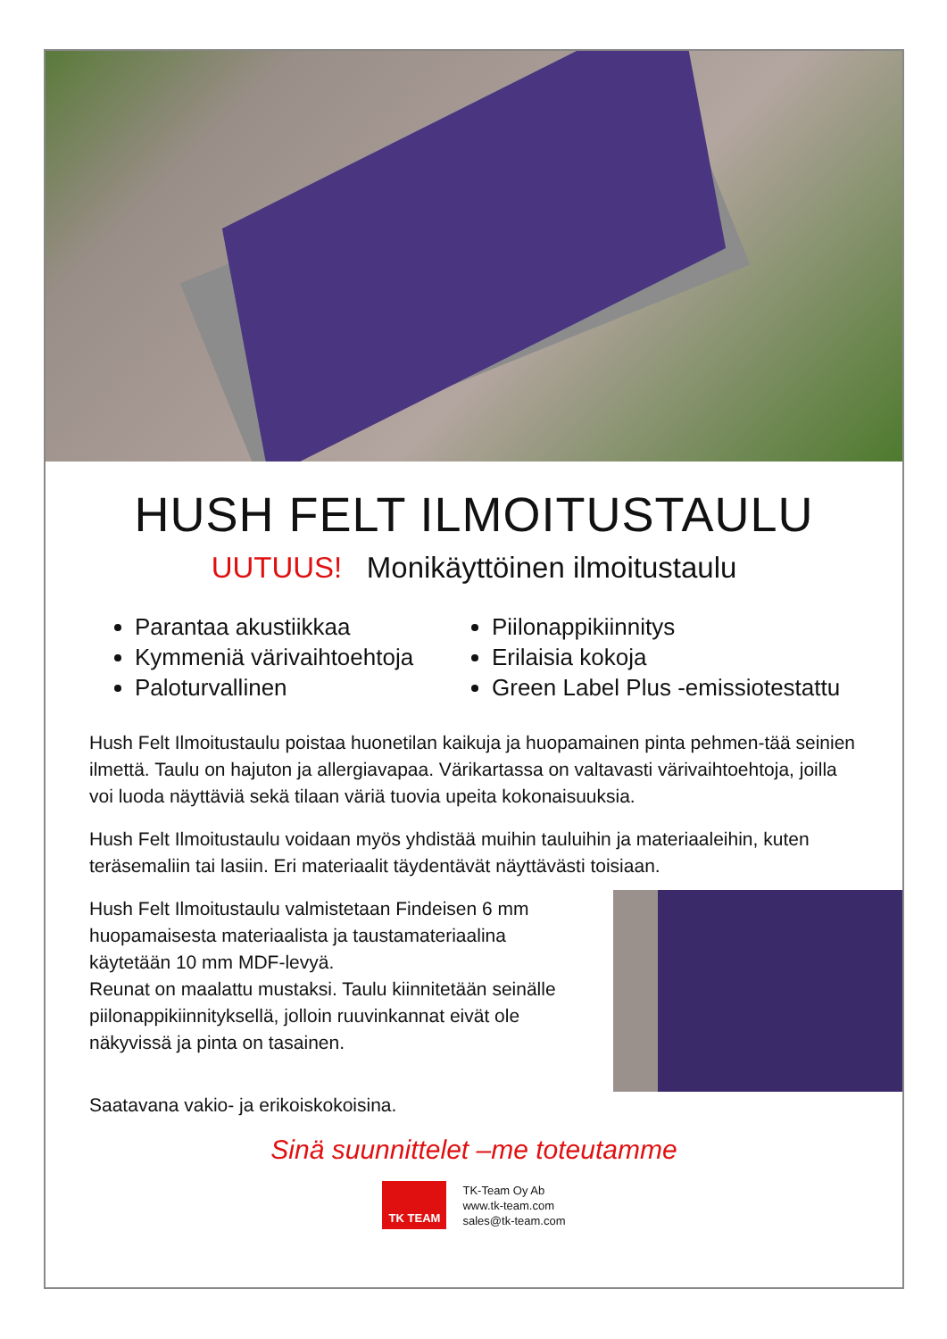HUSH FELT ILMOITUSTAULU
UUTUUS! Monikäyttöinen ilmoitustaulu
Parantaa akustiikkaa
Kymmeniä värivaihtoehtoja
Paloturvallinen
Piilonappikiinnitys
Erilaisia kokoja
Green Label Plus -emissiotestattu
Hush Felt Ilmoitustaulu poistaa huonetilan kaikuja ja huopamainen pinta pehmen-tää seinien ilmettä. Taulu on hajuton ja allergiavapaa. Värikartassa on valtavasti värivaihtoehtoja, joilla voi luoda näyttäviä sekä tilaan väriä tuovia upeita kokonaisuuksia.
Hush Felt Ilmoitustaulu voidaan myös yhdistää muihin tauluihin ja materiaaleihin, kuten teräsemaliin tai lasiin. Eri materiaalit täydentävät näyttävästi toisiaan.
Hush Felt Ilmoitustaulu valmistetaan Findeisen 6 mm huopamaisesta materiaalista ja taustamateriaalina käytetään 10 mm MDF-levyä.
Reunat on maalattu mustaksi. Taulu kiinnitetään seinälle piilonappikiinnityksellä, jolloin ruuvinkannat eivät ole näkyvissä ja pinta on tasainen.
Saatavana vakio- ja erikoiskokoisina.
Sinä suunnittelet –me toteutamme
TK TEAM
TK-Team Oy Ab
www.tk-team.com
sales@tk-team.com